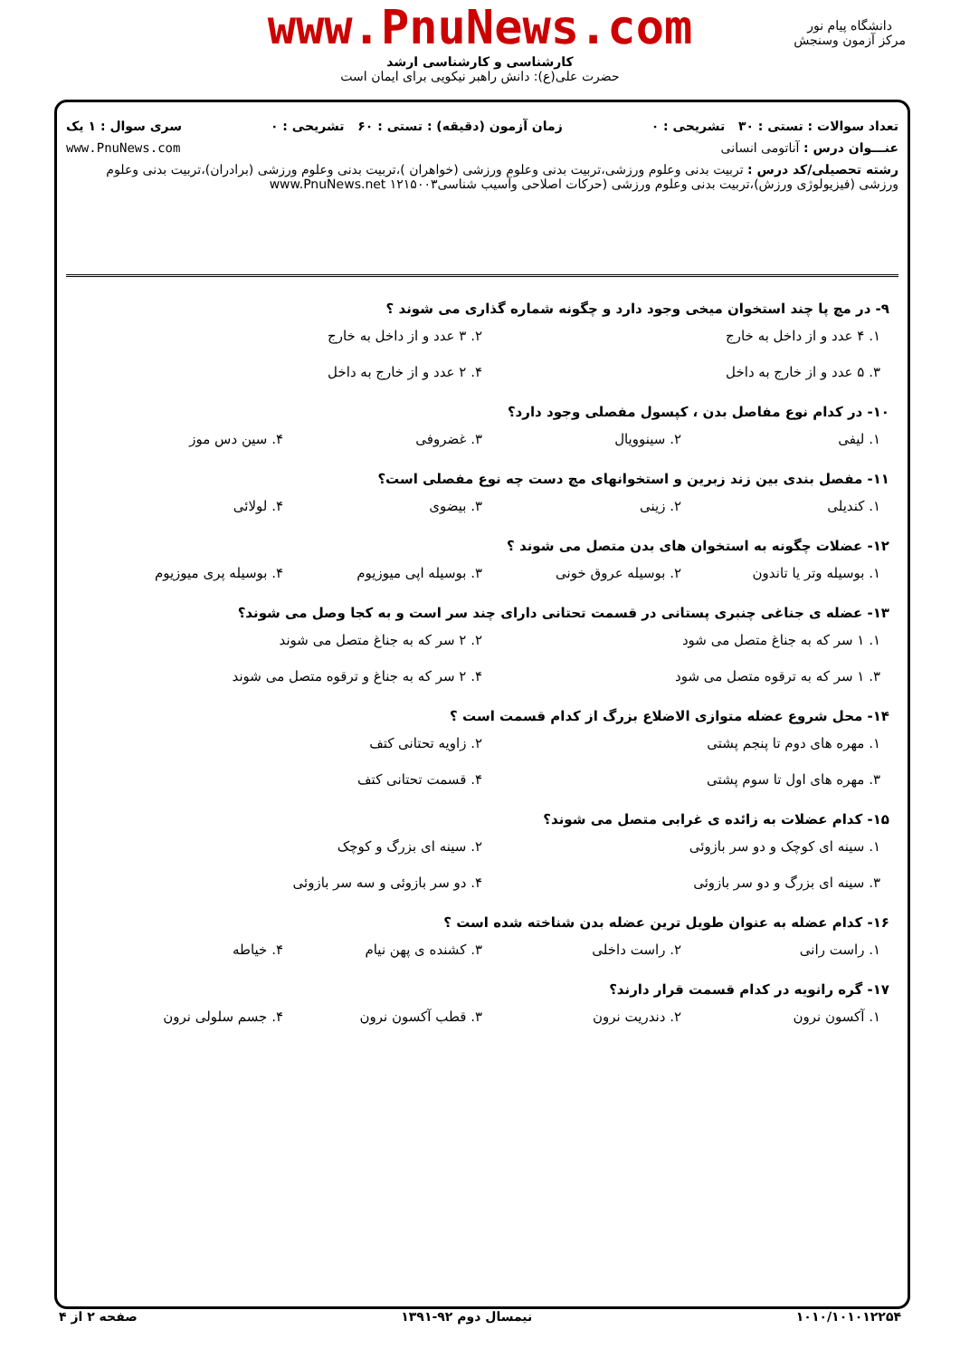www.PnuNews.com
کارشناسی و کارشناسی ارشد
حضرت علی(ع): دانش راهبر نیکویی برای ایمان است
دانشگاه پیام نور
مرکز آزمون وسنجش
تعداد سوالات : تستی : ۳۰ تشریحی : ۰ زمان آزمون (دقیقه) : تستی : ۶۰ تشریحی : ۰ سری سوال : ۱ یک
عنـــوان درس : آناتومی انسانی www.PnuNews.com
رشته تحصیلی/کد درس : تربیت بدنی وعلوم ورزشی،تربیت بدنی وعلوم ورزشی (خواهران )،تربیت بدنی وعلوم ورزشی (برادران)،تربیت بدنی وعلوم ورزشی (فیزیولوژی ورزش)،تربیت بدنی وعلوم ورزشی (حرکات اصلاحی وآسیب شناسی۱۲۱۵۰۰۳ www.PnuNews.net
۹- در مچ پا چند استخوان میخی وجود دارد و چگونه شماره گذاری می شوند ؟
۱. ۴ عدد و از داخل به خارج ۲. ۳ عدد و از داخل به خارج
۳. ۵ عدد و از خارج به داخل ۴. ۲ عدد و از خارج به داخل
۱۰- در کدام نوع مفاصل بدن ، کپسول مفصلی وجود دارد؟
۱. لیفی ۲. سینوویال ۳. غضروفی ۴. سین دس موز
۱۱- مفصل بندی بین زند زبرین و استخوانهای مچ دست چه نوع مفصلی است؟
۱. کندیلی ۲. زینی ۳. بیضوی ۴. لولائی
۱۲- عضلات چگونه به استخوان های بدن متصل می شوند ؟
۱. بوسیله وتر یا تاندون ۲. بوسیله عروق خونی ۳. بوسیله اپی میوزیوم ۴. بوسیله پری میوزیوم
۱۳- عضله ی جناغی چنبری پستانی در قسمت تحتانی دارای چند سر است و به کجا وصل می شوند؟
۱. ۱ سر که به جناغ متصل می شود ۲. ۲ سر که به جناغ متصل می شوند
۳. ۱ سر که به ترقوه متصل می شود
۴. ۲ سر که به جناغ و ترقوه متصل می شوند
۱۴- محل شروع عضله متوازی الاضلاع بزرگ از کدام قسمت است ؟
۱. مهره های دوم تا پنجم پشتی ۲. زاویه تحتانی کتف
۳. مهره های اول تا سوم پشتی ۴. قسمت تحتانی کتف
۱۵- کدام عضلات به زائده ی غرابی متصل می شوند؟
۱. سینه ای کوچک و دو سر بازوئی ۲. سینه ای بزرگ و کوچک
۳. سینه ای بزرگ و دو سر بازوئی ۴. دو سر بازوئی و سه سر بازوئی
۱۶- کدام عضله به عنوان طویل ترین عضله بدن شناخته شده است ؟
۱. راست رانی ۲. راست داخلی ۳. کشنده ی پهن نیام ۴. خیاطه
۱۷- گره رانویه در کدام قسمت قرار دارند؟
۱. آکسون نرون ۲. دندریت نرون ۳. قطب آکسون نرون ۴. جسم سلولی نرون
۱۰۱۰/۱۰۱۰۱۲۲۵۴ نیمسال دوم ۹۲-۱۳۹۱ صفحه ۲ از ۴